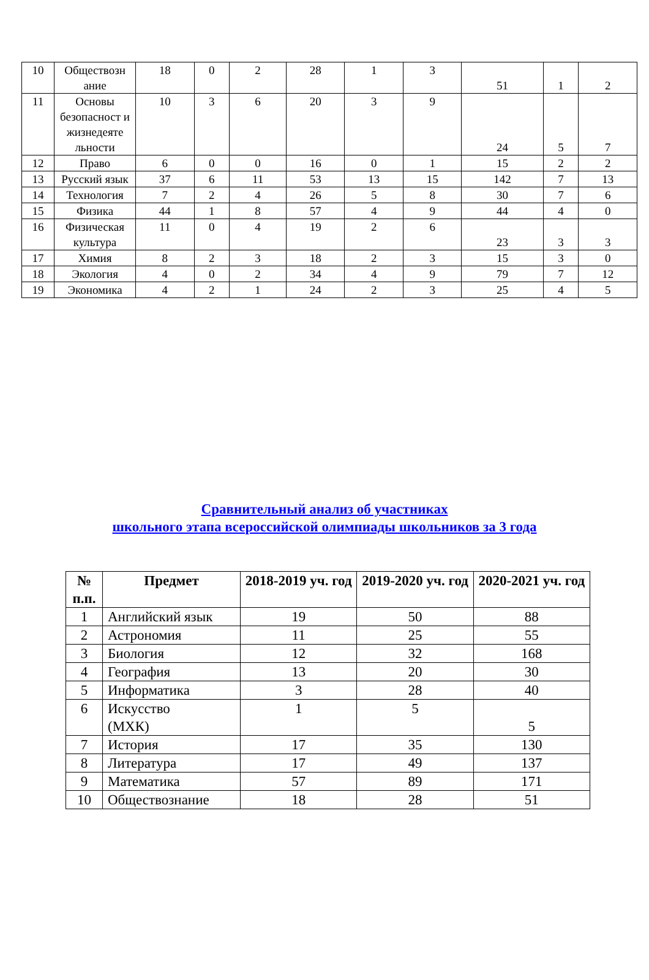| 10 | Обществозн ание | 18 | 0 | 2 | 28 | 1 | 3 | 51 | 1 | 2 |
| 11 | Основы безопасност и жизнедеяте льности | 10 | 3 | 6 | 20 | 3 | 9 | 24 | 5 | 7 |
| 12 | Право | 6 | 0 | 0 | 16 | 0 | 1 | 15 | 2 | 2 |
| 13 | Русский язык | 37 | 6 | 11 | 53 | 13 | 15 | 142 | 7 | 13 |
| 14 | Технология | 7 | 2 | 4 | 26 | 5 | 8 | 30 | 7 | 6 |
| 15 | Физика | 44 | 1 | 8 | 57 | 4 | 9 | 44 | 4 | 0 |
| 16 | Физическая культура | 11 | 0 | 4 | 19 | 2 | 6 | 23 | 3 | 3 |
| 17 | Химия | 8 | 2 | 3 | 18 | 2 | 3 | 15 | 3 | 0 |
| 18 | Экология | 4 | 0 | 2 | 34 | 4 | 9 | 79 | 7 | 12 |
| 19 | Экономика | 4 | 2 | 1 | 24 | 2 | 3 | 25 | 4 | 5 |
Сравнительный анализ об участниках
школьного этапа всероссийской олимпиады школьников за 3 года
| № п.п. | Предмет | 2018-2019 уч. год | 2019-2020 уч. год | 2020-2021 уч. год |
| --- | --- | --- | --- | --- |
| 1 | Английский язык | 19 | 50 | 88 |
| 2 | Астрономия | 11 | 25 | 55 |
| 3 | Биология | 12 | 32 | 168 |
| 4 | География | 13 | 20 | 30 |
| 5 | Информатика | 3 | 28 | 40 |
| 6 | Искусство (МХК) | 1 | 5 | 5 |
| 7 | История | 17 | 35 | 130 |
| 8 | Литература | 17 | 49 | 137 |
| 9 | Математика | 57 | 89 | 171 |
| 10 | Обществознание | 18 | 28 | 51 |